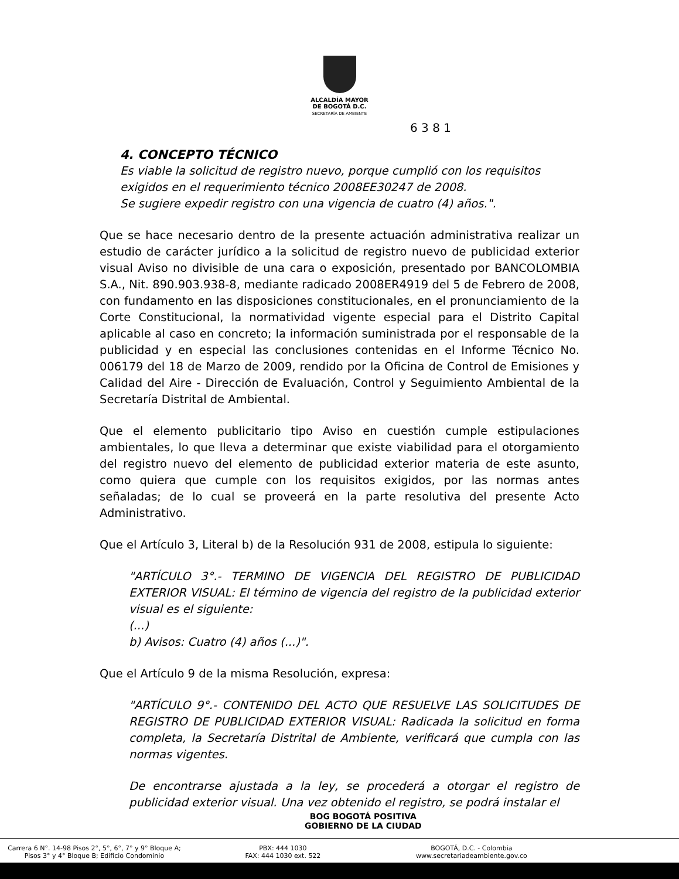ALCALDÍA MAYOR
DE BOGOTÁ D.C.
SECRETARÍA DE AMBIENTE
6 3 8 1
4. CONCEPTO TÉCNICO
Es viable la solicitud de registro nuevo, porque cumplió con los requisitos exigidos en el requerimiento técnico 2008EE30247 de 2008.
Se sugiere expedir registro con una vigencia de cuatro (4) años.".
Que se hace necesario dentro de la presente actuación administrativa realizar un estudio de carácter jurídico a la solicitud de registro nuevo de publicidad exterior visual Aviso no divisible de una cara o exposición, presentado por BANCOLOMBIA S.A., Nit. 890.903.938-8, mediante radicado 2008ER4919 del 5 de Febrero de 2008, con fundamento en las disposiciones constitucionales, en el pronunciamiento de la Corte Constitucional, la normatividad vigente especial para el Distrito Capital aplicable al caso en concreto; la información suministrada por el responsable de la publicidad y en especial las conclusiones contenidas en el Informe Técnico No. 006179 del 18 de Marzo de 2009, rendido por la Oficina de Control de Emisiones y Calidad del Aire - Dirección de Evaluación, Control y Seguimiento Ambiental de la Secretaría Distrital de Ambiental.
Que el elemento publicitario tipo Aviso en cuestión cumple estipulaciones ambientales, lo que lleva a determinar que existe viabilidad para el otorgamiento del registro nuevo del elemento de publicidad exterior materia de este asunto, como quiera que cumple con los requisitos exigidos, por las normas antes señaladas; de lo cual se proveerá en la parte resolutiva del presente Acto Administrativo.
Que el Artículo 3, Literal b) de la Resolución 931 de 2008, estipula lo siguiente:
"ARTÍCULO 3°.- TERMINO DE VIGENCIA DEL REGISTRO DE PUBLICIDAD EXTERIOR VISUAL: El término de vigencia del registro de la publicidad exterior visual es el siguiente:
(...)
b) Avisos: Cuatro (4) años (...)".
Que el Artículo 9 de la misma Resolución, expresa:
"ARTÍCULO 9°.- CONTENIDO DEL ACTO QUE RESUELVE LAS SOLICITUDES DE REGISTRO DE PUBLICIDAD EXTERIOR VISUAL: Radicada la solicitud en forma completa, la Secretaría Distrital de Ambiente, verificará que cumpla con las normas vigentes.
De encontrarse ajustada a la ley, se procederá a otorgar el registro de publicidad exterior visual. Una vez obtenido el registro, se podrá instalar el
BOG BOGOTÁ POSITIVA
GOBIERNO DE LA CIUDAD
Carrera 6 N°. 14-98 Pisos 2°, 5°, 6°, 7° y 9° Bloque A;
Pisos 3° y 4° Bloque B; Edificio Condominio
PBX: 444 1030
FAX: 444 1030 ext. 522
BOGOTÁ, D.C. - Colombia
www.secretariadeambiente.gov.co